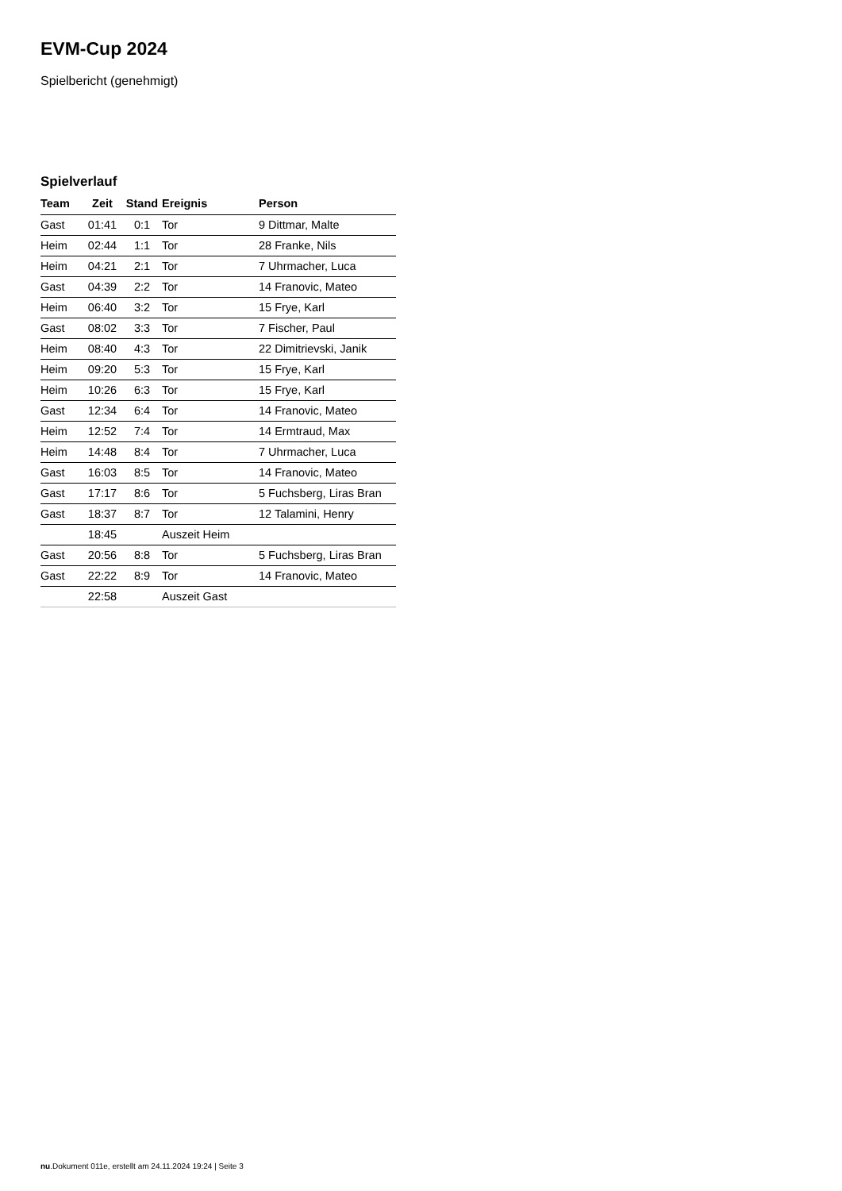EVM-Cup 2024
Spielbericht (genehmigt)
Spielverlauf
| Team | Zeit | Stand | Ereignis | Person |
| --- | --- | --- | --- | --- |
| Gast | 01:41 | 0:1 | Tor | 9 Dittmar, Malte |
| Heim | 02:44 | 1:1 | Tor | 28 Franke, Nils |
| Heim | 04:21 | 2:1 | Tor | 7 Uhrmacher, Luca |
| Gast | 04:39 | 2:2 | Tor | 14 Franovic, Mateo |
| Heim | 06:40 | 3:2 | Tor | 15 Frye, Karl |
| Gast | 08:02 | 3:3 | Tor | 7 Fischer, Paul |
| Heim | 08:40 | 4:3 | Tor | 22 Dimitrievski, Janik |
| Heim | 09:20 | 5:3 | Tor | 15 Frye, Karl |
| Heim | 10:26 | 6:3 | Tor | 15 Frye, Karl |
| Gast | 12:34 | 6:4 | Tor | 14 Franovic, Mateo |
| Heim | 12:52 | 7:4 | Tor | 14 Ermtraud, Max |
| Heim | 14:48 | 8:4 | Tor | 7 Uhrmacher, Luca |
| Gast | 16:03 | 8:5 | Tor | 14 Franovic, Mateo |
| Gast | 17:17 | 8:6 | Tor | 5 Fuchsberg, Liras Bran |
| Gast | 18:37 | 8:7 | Tor | 12 Talamini, Henry |
| | 18:45 | | Auszeit Heim | |
| Gast | 20:56 | 8:8 | Tor | 5 Fuchsberg, Liras Bran |
| Gast | 22:22 | 8:9 | Tor | 14 Franovic, Mateo |
| | 22:58 | | Auszeit Gast | |
nu.Dokument 011e, erstellt am 24.11.2024 19:24 | Seite 3